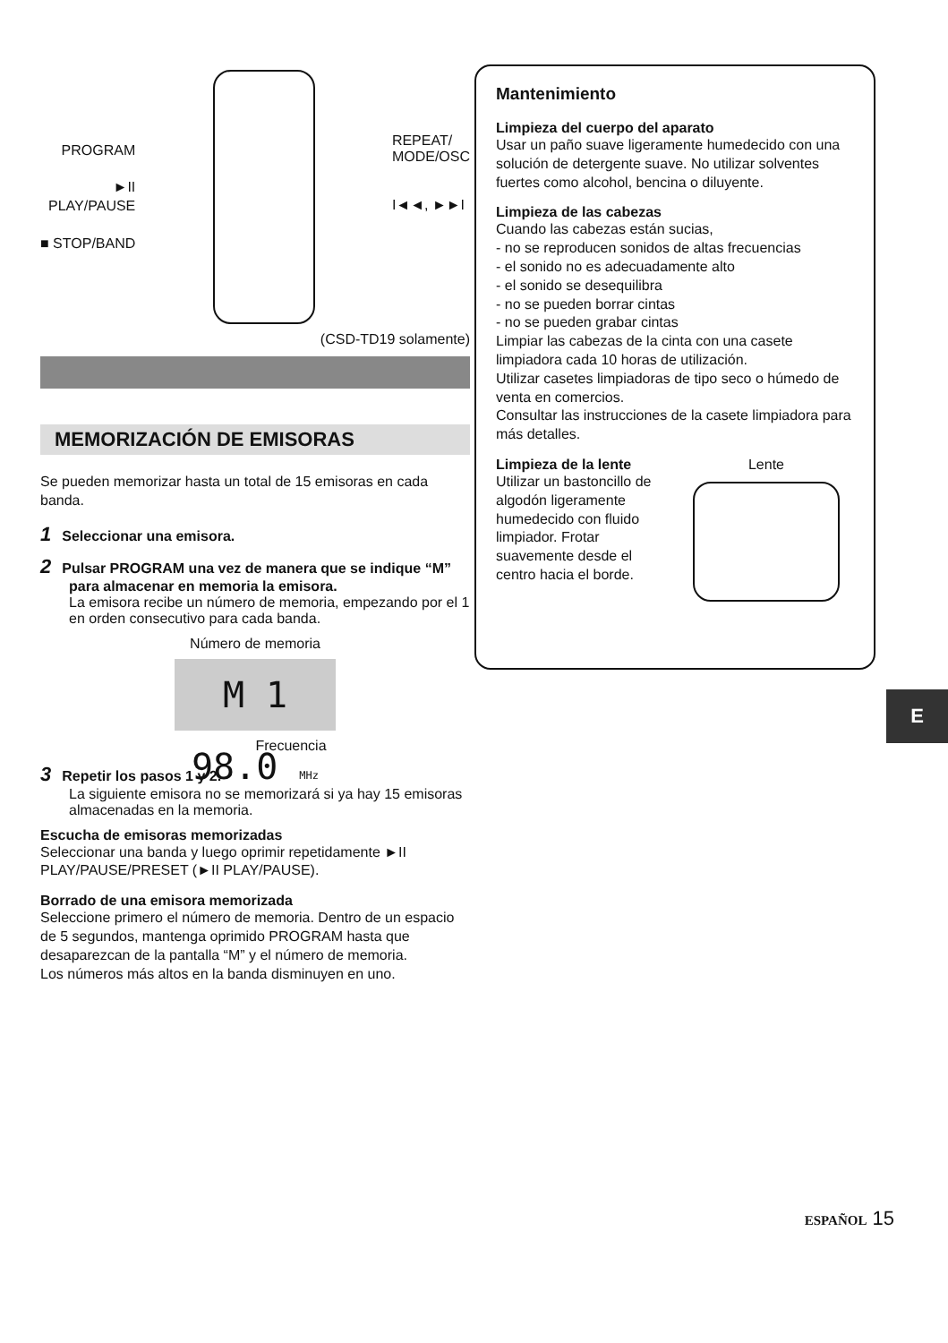PROGRAM
►II
PLAY/PAUSE
■ STOP/BAND
REPEAT/
MODE/OSC
I◄◄, ►►I
(CSD-TD19 solamente)
MEMORIZACIÓN DE EMISORAS
Se pueden memorizar hasta un total de 15 emisoras en cada banda.
1 Seleccionar una emisora.
2 Pulsar PROGRAM una vez de manera que se indique “M” para almacenar en memoria la emisora.
La emisora recibe un número de memoria, empezando por el 1 en orden consecutivo para cada banda.
Número de memoria
M 1 98.0 MHz
Frecuencia
3 Repetir los pasos 1 y 2.
La siguiente emisora no se memorizará si ya hay 15 emisoras almacenadas en la memoria.
Escucha de emisoras memorizadas
Seleccionar una banda y luego oprimir repetidamente ►II PLAY/PAUSE/PRESET (►II PLAY/PAUSE).
Borrado de una emisora memorizada
Seleccione primero el número de memoria. Dentro de un espacio de 5 segundos, mantenga oprimido PROGRAM hasta que desaparezcan de la pantalla “M” y el número de memoria.
Los números más altos en la banda disminuyen en uno.
Mantenimiento
Limpieza del cuerpo del aparato
Usar un paño suave ligeramente humedecido con una solución de detergente suave. No utilizar solventes fuertes como alcohol, bencina o diluyente.
Limpieza de las cabezas
Cuando las cabezas están sucias,
- no se reproducen sonidos de altas frecuencias
- el sonido no es adecuadamente alto
- el sonido se desequilibra
- no se pueden borrar cintas
- no se pueden grabar cintas
Limpiar las cabezas de la cinta con una casete limpiadora cada 10 horas de utilización.
Utilizar casetes limpiadoras de tipo seco o húmedo de venta en comercios.
Consultar las instrucciones de la casete limpiadora para más detalles.
Limpieza de la lente
Utilizar un bastoncillo de algodón ligeramente humedecido con fluido limpiador. Frotar suavemente desde el centro hacia el borde.
Lente
E
ESPAÑOL 15